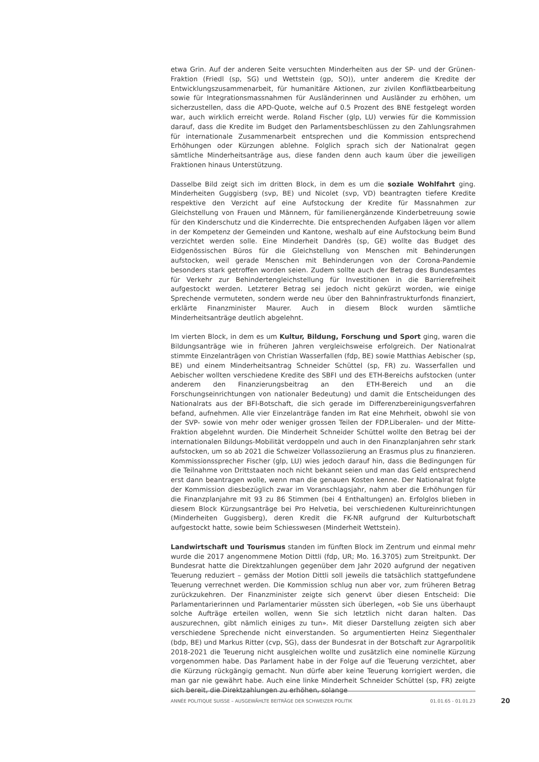etwa Grin. Auf der anderen Seite versuchten Minderheiten aus der SP- und der Grünen-Fraktion (Friedl (sp, SG) und Wettstein (gp, SO)), unter anderem die Kredite der Entwicklungszusammenarbeit, für humanitäre Aktionen, zur zivilen Konfliktbearbeitung sowie für Integrationsmassnahmen für Ausländerinnen und Ausländer zu erhöhen, um sicherzustellen, dass die APD-Quote, welche auf 0.5 Prozent des BNE festgelegt worden war, auch wirklich erreicht werde. Roland Fischer (glp, LU) verwies für die Kommission darauf, dass die Kredite im Budget den Parlamentsbeschlüssen zu den Zahlungsrahmen für internationale Zusammenarbeit entsprechen und die Kommission entsprechend Erhöhungen oder Kürzungen ablehne. Folglich sprach sich der Nationalrat gegen sämtliche Minderheitsanträge aus, diese fanden denn auch kaum über die jeweiligen Fraktionen hinaus Unterstützung.
Dasselbe Bild zeigt sich im dritten Block, in dem es um die soziale Wohlfahrt ging. Minderheiten Guggisberg (svp, BE) und Nicolet (svp, VD) beantragten tiefere Kredite respektive den Verzicht auf eine Aufstockung der Kredite für Massnahmen zur Gleichstellung von Frauen und Männern, für familienergänzende Kinderbetreuung sowie für den Kinderschutz und die Kinderrechte. Die entsprechenden Aufgaben lägen vor allem in der Kompetenz der Gemeinden und Kantone, weshalb auf eine Aufstockung beim Bund verzichtet werden solle. Eine Minderheit Dandrès (sp, GE) wollte das Budget des Eidgenössischen Büros für die Gleichstellung von Menschen mit Behinderungen aufstocken, weil gerade Menschen mit Behinderungen von der Corona-Pandemie besonders stark getroffen worden seien. Zudem sollte auch der Betrag des Bundesamtes für Verkehr zur Behindertengleichstellung für Investitionen in die Barrierefreiheit aufgestockt werden. Letzterer Betrag sei jedoch nicht gekürzt worden, wie einige Sprechende vermuteten, sondern werde neu über den Bahninfrastrukturfonds finanziert, erklärte Finanzminister Maurer. Auch in diesem Block wurden sämtliche Minderheitsanträge deutlich abgelehnt.
Im vierten Block, in dem es um Kultur, Bildung, Forschung und Sport ging, waren die Bildungsanträge wie in früheren Jahren vergleichsweise erfolgreich. Der Nationalrat stimmte Einzelanträgen von Christian Wasserfallen (fdp, BE) sowie Matthias Aebischer (sp, BE) und einem Minderheitsantrag Schneider Schüttel (sp, FR) zu. Wasserfallen und Aebischer wollten verschiedene Kredite des SBFI und des ETH-Bereichs aufstocken (unter anderem den Finanzierungsbeitrag an den ETH-Bereich und an die Forschungseinrichtungen von nationaler Bedeutung) und damit die Entscheidungen des Nationalrats aus der BFI-Botschaft, die sich gerade im Differenzbereinigungsverfahren befand, aufnehmen. Alle vier Einzelanträge fanden im Rat eine Mehrheit, obwohl sie von der SVP- sowie von mehr oder weniger grossen Teilen der FDP.Liberalen- und der Mitte-Fraktion abgelehnt wurden. Die Minderheit Schneider Schüttel wollte den Betrag bei der internationalen Bildungs-Mobilität verdoppeln und auch in den Finanzplanjahren sehr stark aufstocken, um so ab 2021 die Schweizer Vollassoziierung an Erasmus plus zu finanzieren. Kommissionssprecher Fischer (glp, LU) wies jedoch darauf hin, dass die Bedingungen für die Teilnahme von Drittstaaten noch nicht bekannt seien und man das Geld entsprechend erst dann beantragen wolle, wenn man die genauen Kosten kenne. Der Nationalrat folgte der Kommission diesbezüglich zwar im Voranschlagsjahr, nahm aber die Erhöhungen für die Finanzplanjahre mit 93 zu 86 Stimmen (bei 4 Enthaltungen) an. Erfolglos blieben in diesem Block Kürzungsanträge bei Pro Helvetia, bei verschiedenen Kultureinrichtungen (Minderheiten Guggisberg), deren Kredit die FK-NR aufgrund der Kulturbotschaft aufgestockt hatte, sowie beim Schiesswesen (Minderheit Wettstein).
Landwirtschaft und Tourismus standen im fünften Block im Zentrum und einmal mehr wurde die 2017 angenommene Motion Dittli (fdp, UR; Mo. 16.3705) zum Streitpunkt. Der Bundesrat hatte die Direktzahlungen gegenüber dem Jahr 2020 aufgrund der negativen Teuerung reduziert – gemäss der Motion Dittli soll jeweils die tatsächlich stattgefundene Teuerung verrechnet werden. Die Kommission schlug nun aber vor, zum früheren Betrag zurückzukehren. Der Finanzminister zeigte sich genervt über diesen Entscheid: Die Parlamentarierinnen und Parlamentarier müssten sich überlegen, «ob Sie uns überhaupt solche Aufträge erteilen wollen, wenn Sie sich letztlich nicht daran halten. Das auszurechnen, gibt nämlich einiges zu tun». Mit dieser Darstellung zeigten sich aber verschiedene Sprechende nicht einverstanden. So argumentierten Heinz Siegenthaler (bdp, BE) und Markus Ritter (cvp, SG), dass der Bundesrat in der Botschaft zur Agrarpolitik 2018-2021 die Teuerung nicht ausgleichen wollte und zusätzlich eine nominelle Kürzung vorgenommen habe. Das Parlament habe in der Folge auf die Teuerung verzichtet, aber die Kürzung rückgängig gemacht. Nun dürfe aber keine Teuerung korrigiert werden, die man gar nie gewährt habe. Auch eine linke Minderheit Schneider Schüttel (sp, FR) zeigte sich bereit, die Direktzahlungen zu erhöhen, solange
ANNÉE POLITIQUE SUISSE – AUSGEWÄHLTE BEITRÄGE DER SCHWEIZER POLITIK 01.01.65 - 01.01.23
20